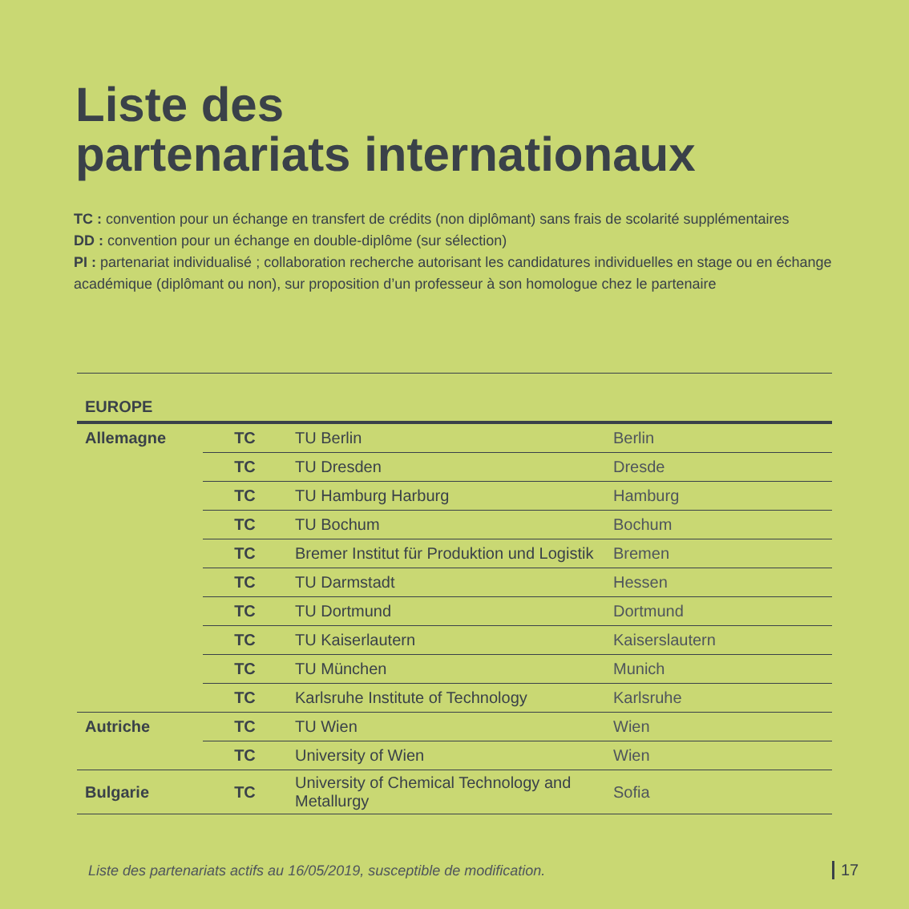Liste des
partenariats internationaux
TC : convention pour un échange en transfert de crédits (non diplômant) sans frais de scolarité supplémentaires
DD : convention pour un échange en double-diplôme (sur sélection)
PI : partenariat individualisé ; collaboration recherche autorisant les candidatures individuelles en stage ou en échange académique (diplômant ou non), sur proposition d’un professeur à son homologue chez le partenaire
| EUROPE | | | |
| Allemagne | TC | TU Berlin | Berlin |
| | TC | TU Dresden | Dresde |
| | TC | TU Hamburg Harburg | Hamburg |
| | TC | TU Bochum | Bochum |
| | TC | Bremer Institut für Produktion und Logistik | Bremen |
| | TC | TU Darmstadt | Hessen |
| | TC | TU Dortmund | Dortmund |
| | TC | TU Kaiserlautern | Kaiserslautern |
| | TC | TU München | Munich |
| | TC | Karlsruhe Institute of Technology | Karlsruhe |
| Autriche | TC | TU Wien | Wien |
| | TC | University of Wien | Wien |
| Bulgarie | TC | University of Chemical Technology and Metallurgy | Sofia |
Liste des partenariats actifs au 16/05/2019, susceptible de modification.
17